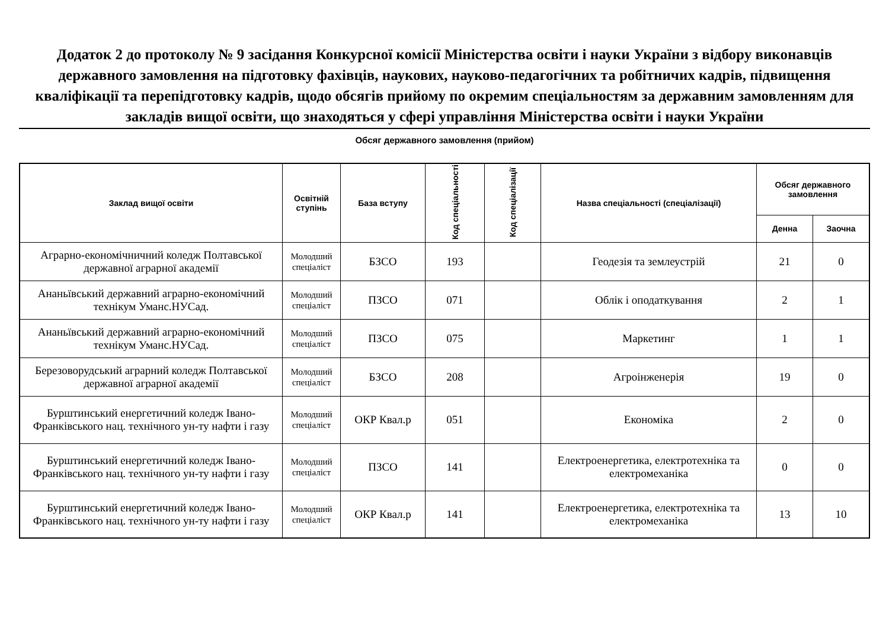Додаток 2 до протоколу № 9 засідання Конкурсної комісії Міністерства освіти і науки України з відбору виконавців державного замовлення на підготовку фахівців, наукових, науково-педагогічних та робітничих кадрів, підвищення кваліфікації та перепідготовку кадрів, щодо обсягів прийому по окремим спеціальностям за державним замовленням для закладів вищої освіти, що знаходяться у сфері управління Міністерства освіти і науки України
Обсяг державного замовлення (прийом)
| Заклад вищої освіти | Освітній ступінь | База вступу | Код спеціальності | Код спеціалізації | Назва спеціальності (спеціалізації) | Обсяг державного замовлення | |
| --- | --- | --- | --- | --- | --- | --- | --- |
| | | | | | | Денна | Заочна |
| Аграрно-економічничний коледж Полтавської державної аграрної академії | Молодший спеціаліст | БЗСО | 193 | | Геодезія та землеустрій | 21 | 0 |
| Ананьївський державний аграрно-економічний технікум Уманс.НУСад. | Молодший спеціаліст | ПЗСО | 071 | | Облік і оподаткування | 2 | 1 |
| Ананьївський державний аграрно-економічний технікум Уманс.НУСад. | Молодший спеціаліст | ПЗСО | 075 | | Маркетинг | 1 | 1 |
| Березоворудський аграрний коледж Полтавської державної аграрної академії | Молодший спеціаліст | БЗСО | 208 | | Агроінженерія | 19 | 0 |
| Бурштинський енергетичний коледж Івано-Франківського нац. технічного ун-ту нафти і газу | Молодший спеціаліст | ОКР Квал.р | 051 | | Економіка | 2 | 0 |
| Бурштинський енергетичний коледж Івано-Франківського нац. технічного ун-ту нафти і газу | Молодший спеціаліст | ПЗСО | 141 | | Електроенергетика, електротехніка та електромеханіка | 0 | 0 |
| Бурштинський енергетичний коледж Івано-Франківського нац. технічного ун-ту нафти і газу | Молодший спеціаліст | ОКР Квал.р | 141 | | Електроенергетика, електротехніка та електромеханіка | 13 | 10 |